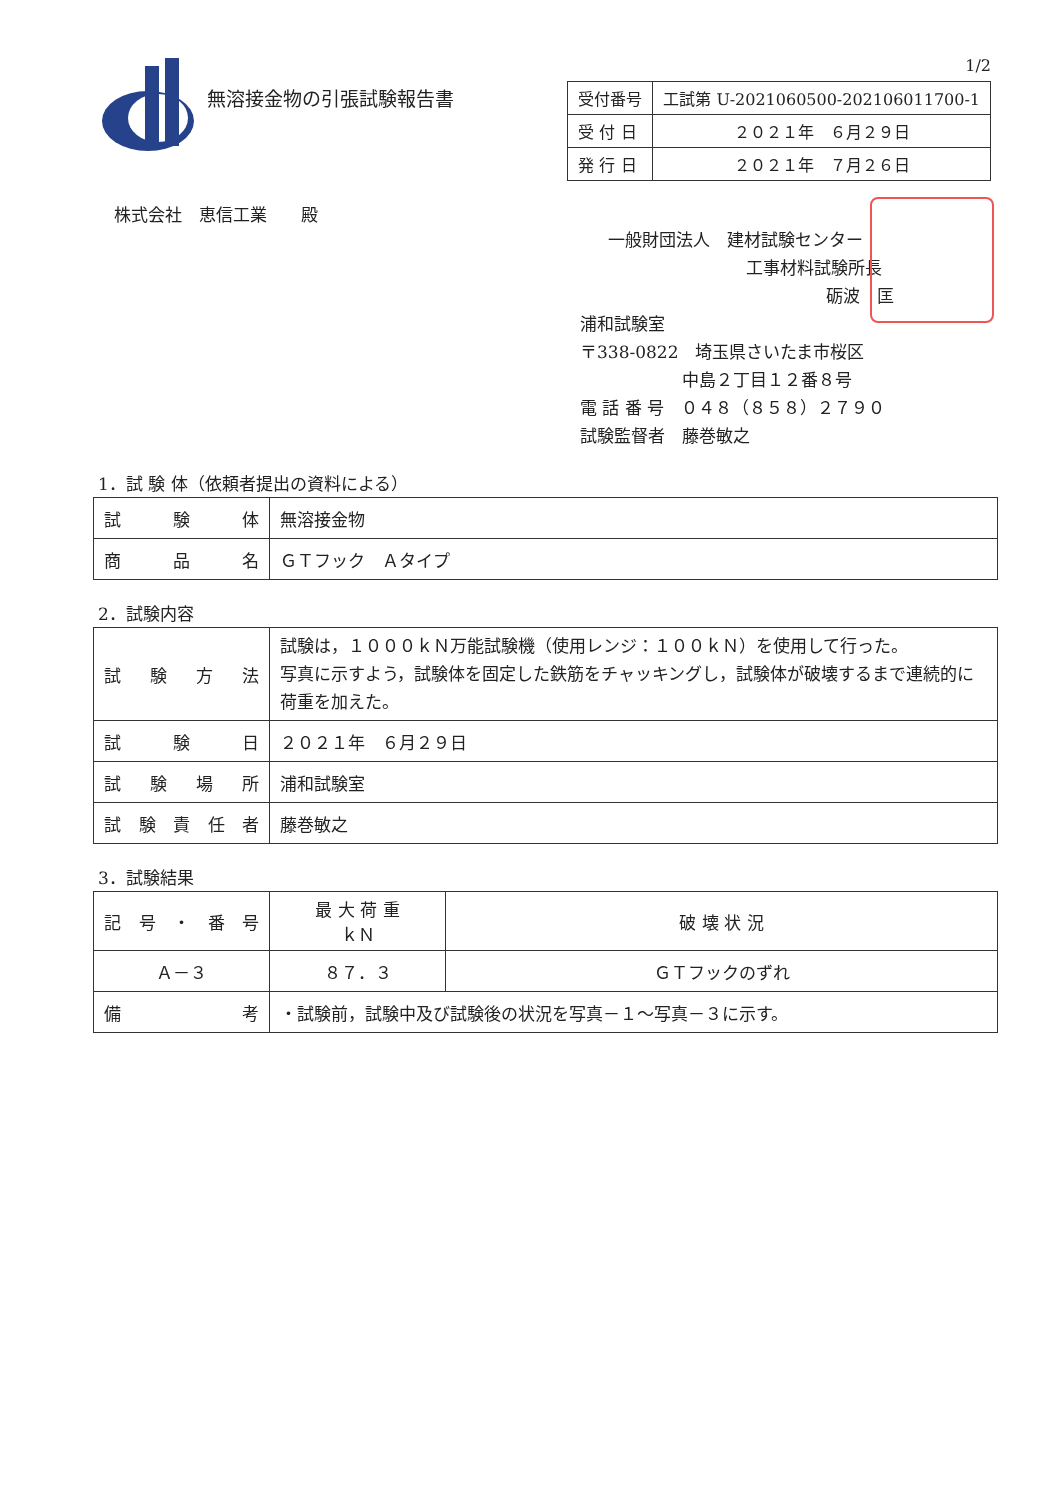無溶接金物の引張試験報告書
1/2
| 受付番号 | 工試第 U-2021060500-202106011700-1 |
| 受 付 日 | ２０２１年 ６月２９日 |
| 発 行 日 | ２０２１年 ７月２６日 |
株式会社　恵信工業　　殿
一般財団法人　建材試験センター
工事材料試験所長
砺波　匡
浦和試験室
〒338-0822　埼玉県さいたま市桜区
中島２丁目１２番８号
電 話 番 号　０４８（８５８）２７９０
試験監督者　藤巻敏之
1．試 験 体（依頼者提出の資料による）
| 試験体 | 無溶接金物 |
| 商品名 | ＧＴフック Ａタイプ |
2．試験内容
| 試験方法 | 試験は，１０００ｋＮ万能試験機（使用レンジ：１００ｋＮ）を使用して行った。 写真に示すよう，試験体を固定した鉄筋をチャッキングし，試験体が破壊するまで連続的に荷重を加えた。 |
| 試験日 | ２０２１年 ６月２９日 |
| 試験場所 | 浦和試験室 |
| 試験責任者 | 藤巻敏之 |
3．試験結果
| 記号・番号 | 最 大 荷 重 ｋＮ | 破 壊 状 況 |
| --- | --- | --- |
| Ａ－３ | ８７．３ | ＧＴフックのずれ |
| 備考 | ・試験前，試験中及び試験後の状況を写真－１～写真－３に示す。 | |